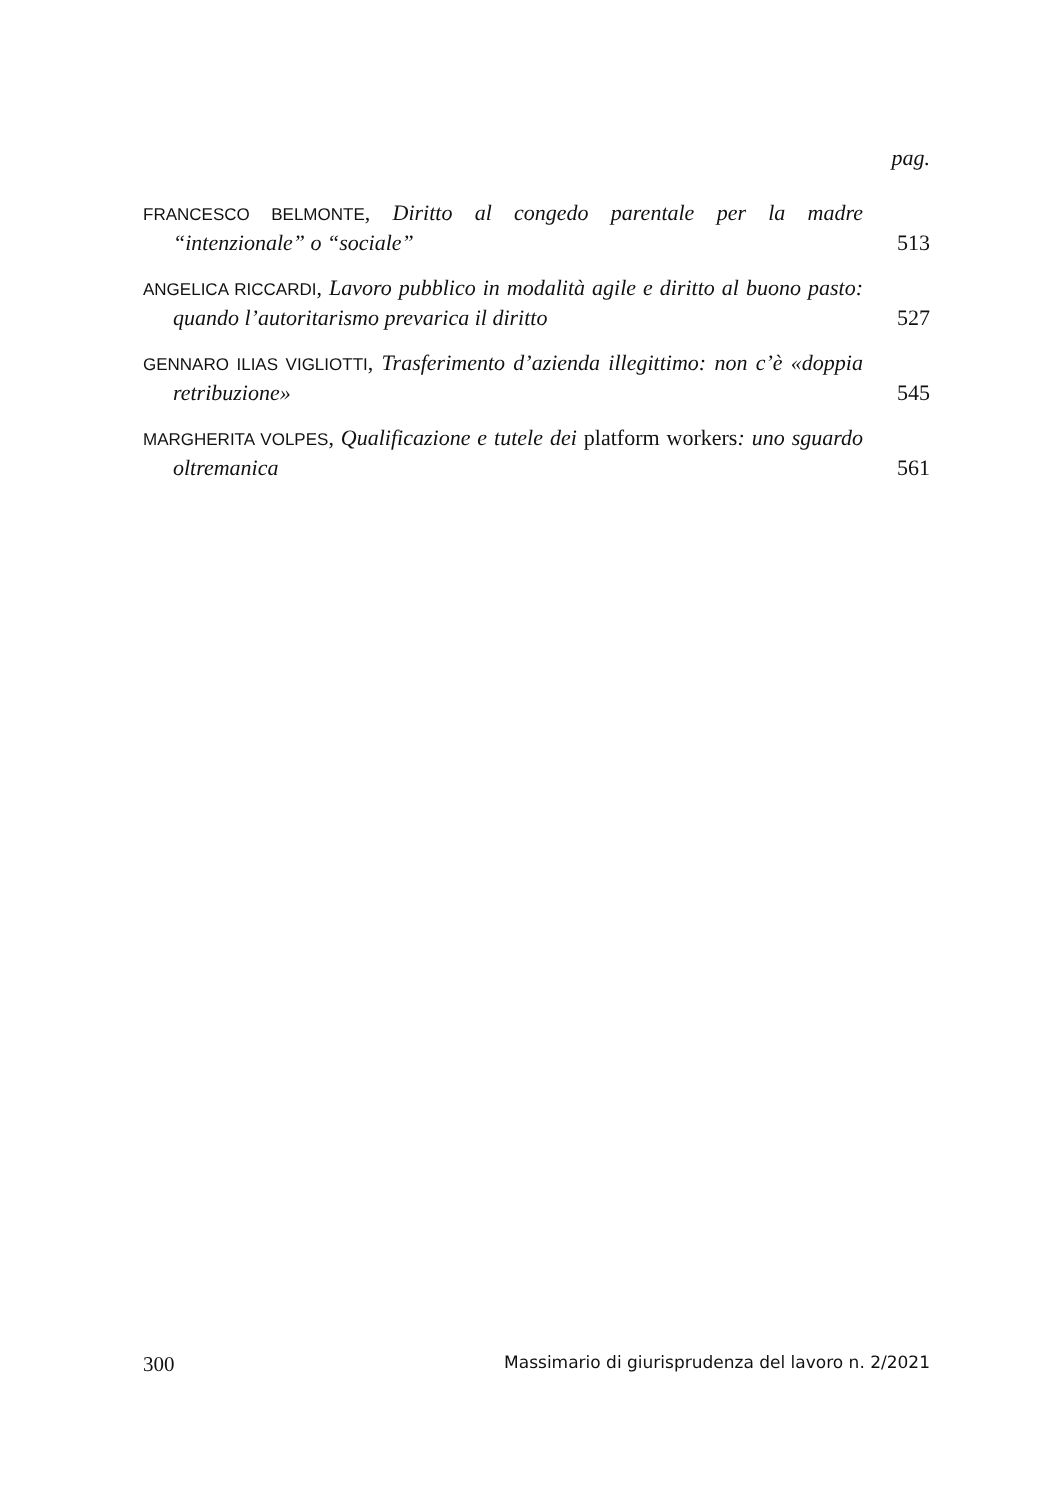pag.
FRANCESCO BELMONTE, Diritto al congedo parentale per la madre “intenzionale” o “sociale”
513
ANGELICA RICCARDI, Lavoro pubblico in modalità agile e diritto al buono pasto: quando l’autoritarismo prevarica il diritto
527
GENNARO ILIAS VIGLIOTTI, Trasferimento d’azienda illegittimo: non c’è «doppia retribuzione»
545
MARGHERITA VOLPES, Qualificazione e tutele dei platform workers: uno sguardo oltremanica
561
300 Massimario di giurisprudenza del lavoro n. 2/2021